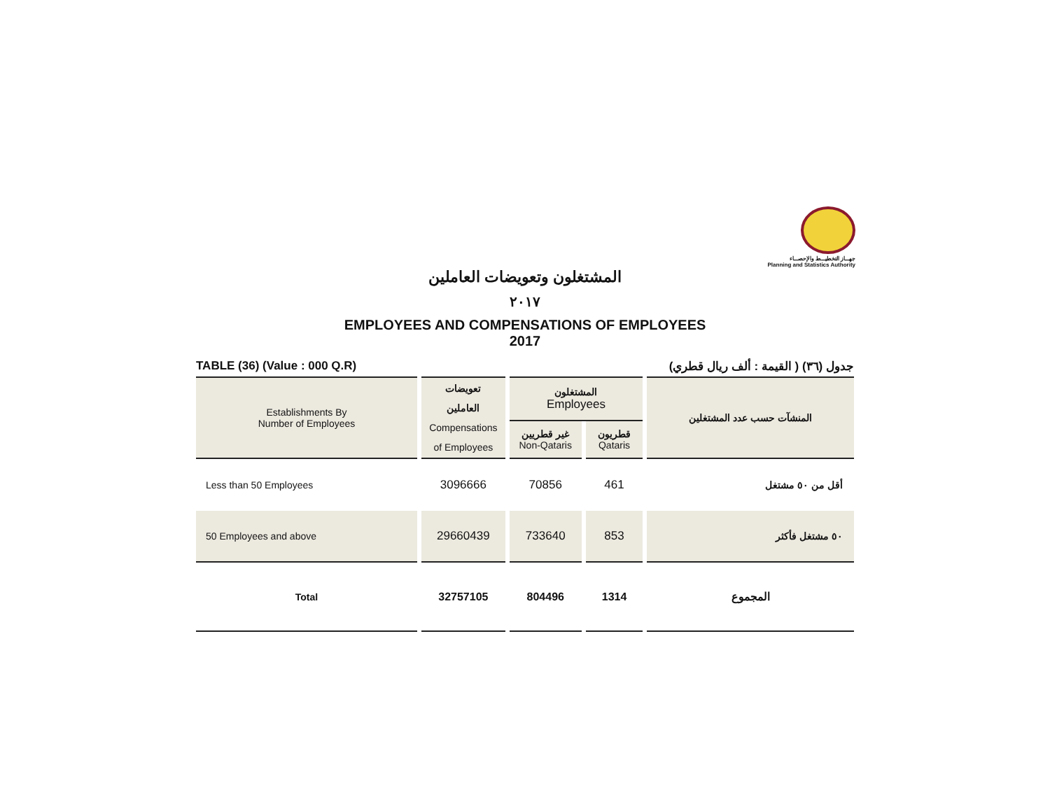جهـــاز التخطيـــط والإحصـــاء
Planning and Statistics Authority
المشتغلون وتعويضات العاملين
٢٠١٧
EMPLOYEES AND COMPENSATIONS OF EMPLOYEES
2017
TABLE (36) (Value : 000 Q.R) جدول (٣٦) ( القيمة : ألف ريال قطري)
| Establishments By Number of Employees | تعويضات العاملين Compensations of Employees | المشتغلون Employees | | المنشآت حسب عدد المشتغلين |
| --- | --- | --- | --- | --- |
| | | غير قطريين Non-Qataris | قطريون Qataris | |
| Less than 50 Employees | 3096666 | 70856 | 461 | أقل من ٥٠ مشتغل |
| 50 Employees and above | 29660439 | 733640 | 853 | ٥٠ مشتغل فأكثر |
| Total | 32757105 | 804496 | 1314 | المجموع |